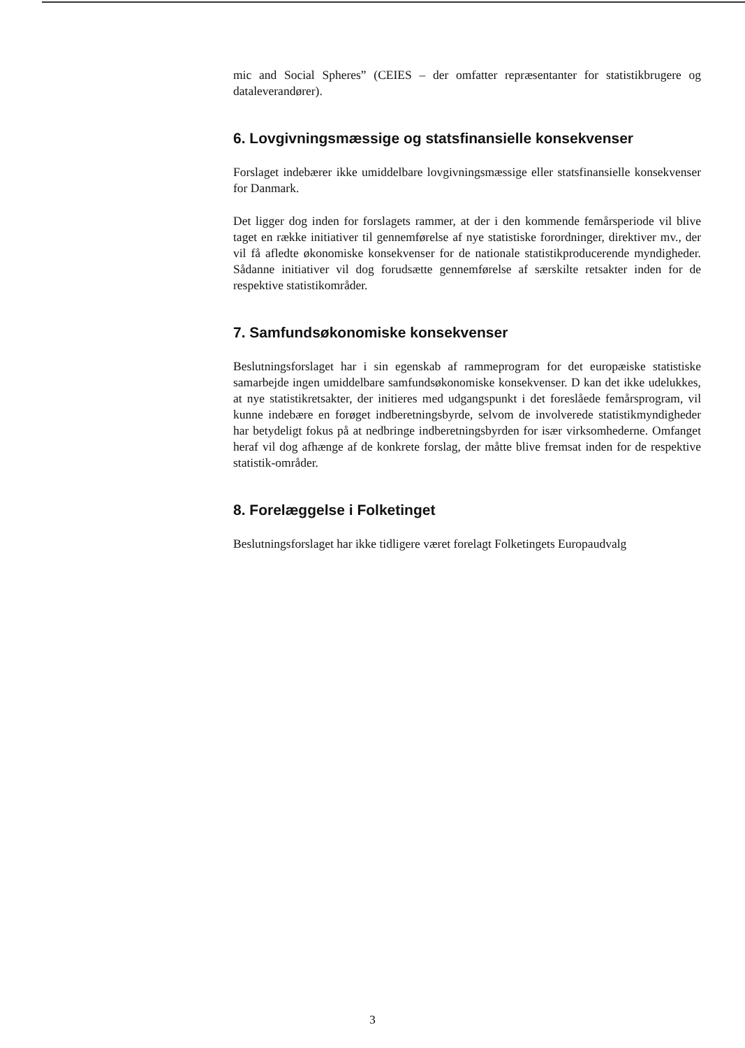mic and Social Spheres” (CEIES – der omfatter repræsentanter for statistikbrugere og dataleverandører).
6. Lovgivningsmæssige og statsfinansielle konsekvenser
Forslaget indebærer ikke umiddelbare lovgivningsmæssige eller statsfinansielle konsekvenser for Danmark.
Det ligger dog inden for forslagets rammer, at der i den kommende femårsperiode vil blive taget en række initiativer til gennemførelse af nye statistiske forordninger, direktiver mv., der vil få afledte økonomiske konsekvenser for de nationale statistikproducerende myndigheder. Sådanne initiativer vil dog forudsætte gennemførelse af særskilte retsakter inden for de respektive statistikområder.
7. Samfundsøkonomiske konsekvenser
Beslutningsforslaget har i sin egenskab af rammeprogram for det europæiske statistiske samarbejde ingen umiddelbare samfundsøkonomiske konsekvenser. D kan det ikke udelukkes, at nye statistikretsakter, der initieres med udgangspunkt i det foreslåede femårsprogram, vil kunne indebære en forøget indberetningsbyrde, selvom de involverede statistikmyndigheder har betydeligt fokus på at nedbringe indberetningsbyrden for især virksomhederne. Omfanget heraf vil dog afhænge af de konkrete forslag, der måtte blive fremsat inden for de respektive statistik-områder.
8. Forelæggelse i Folketinget
Beslutningsforslaget har ikke tidligere været forelagt Folketingets Europaudvalg
3